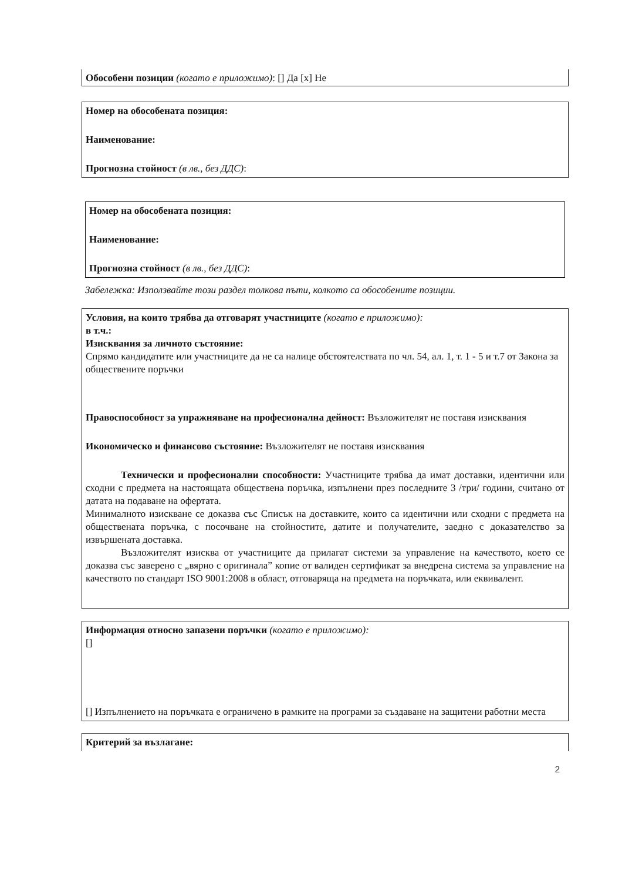Обособени позиции (когато е приложимо): [] Да [x] Не
Номер на обособената позиция:
Наименование:
Прогнозна стойност (в лв., без ДДС):
Номер на обособената позиция:
Наименование:
Прогнозна стойност (в лв., без ДДС):
Забележка: Използвайте този раздел толкова пъти, колкото са обособените позиции.
Условия, на които трябва да отговарят участниците (когато е приложимо):
в т.ч.:
Изисквания за личното състояние:
Спрямо кандидатите или участниците да не са налице обстоятелствата по чл. 54, ал. 1, т. 1 - 5 и т.7 от Закона за обществените поръчки
Правоспособност за упражняване на професионална дейност: Възложителят не поставя изисквания
Икономическо и финансово състояние: Възложителят не поставя изисквания
Технически и професионални способности: Участниците трябва да имат доставки, идентични или сходни с предмета на настоящата обществена поръчка, изпълнени през последните 3 /три/ години, считано от датата на подаване на офертата.
Минималното изискване се доказва със Списък на доставките, които са идентични или сходни с предмета на обществената поръчка, с посочване на стойностите, датите и получателите, заедно с доказателство за извършената доставка.
Възложителят изисква от участниците да прилагат системи за управление на качеството, което се доказва със заверено с „вярно с оригинала” копие от валиден сертификат за внедрена система за управление на качеството по стандарт ISO 9001:2008 в област, отговаряща на предмета на поръчката, или еквивалент.
Информация относно запазени поръчки (когато е приложимо):
[]
[] Изпълнението на поръчката е ограничено в рамките на програми за създаване на защитени работни места
Критерий за възлагане:
2